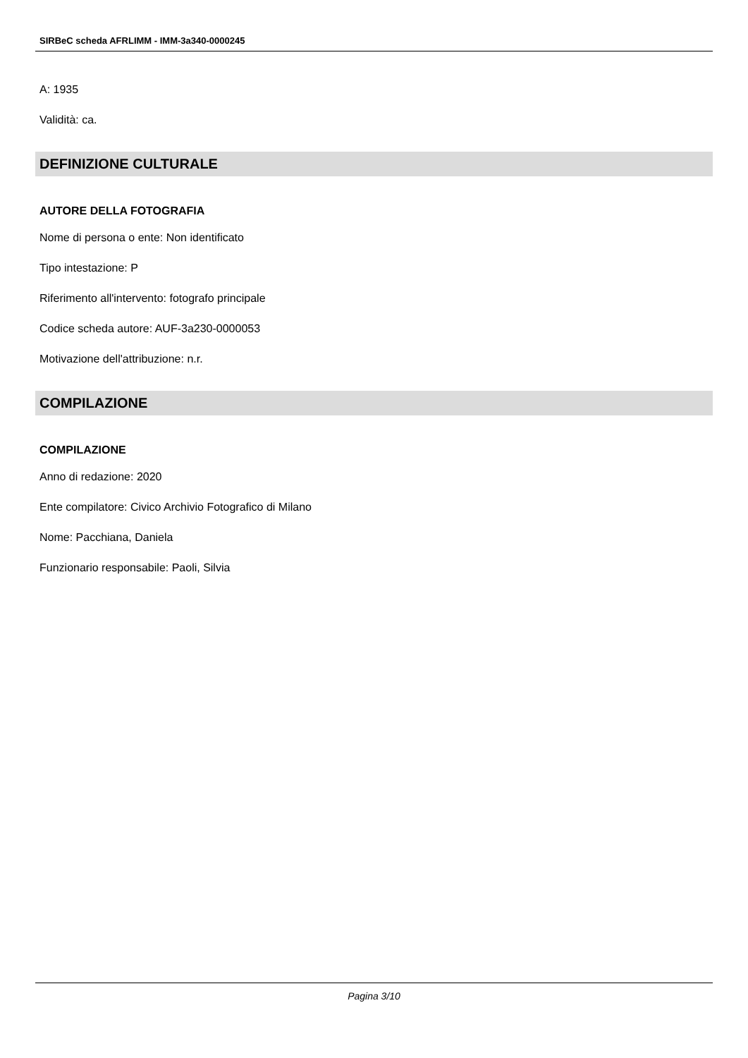SIRBeC scheda AFRLIMM - IMM-3a340-0000245
A: 1935
Validità: ca.
DEFINIZIONE CULTURALE
AUTORE DELLA FOTOGRAFIA
Nome di persona o ente: Non identificato
Tipo intestazione: P
Riferimento all'intervento: fotografo principale
Codice scheda autore: AUF-3a230-0000053
Motivazione dell'attribuzione: n.r.
COMPILAZIONE
COMPILAZIONE
Anno di redazione: 2020
Ente compilatore: Civico Archivio Fotografico di Milano
Nome: Pacchiana, Daniela
Funzionario responsabile: Paoli, Silvia
Pagina 3/10